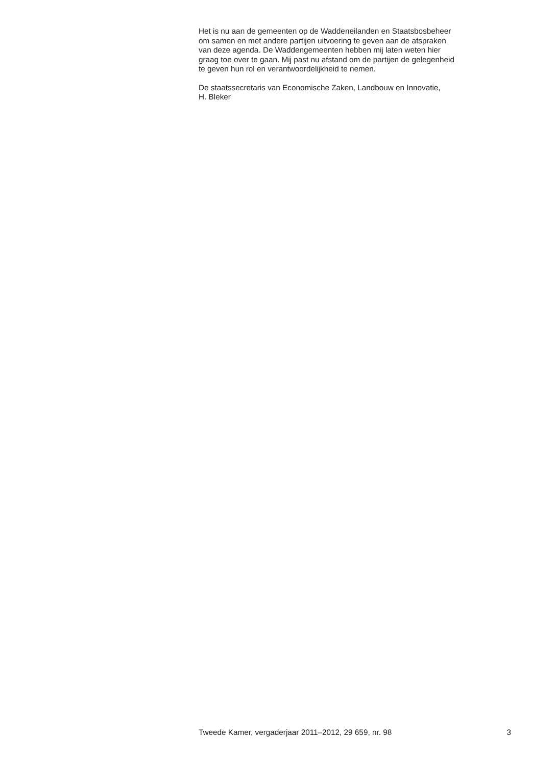Het is nu aan de gemeenten op de Waddeneilanden en Staatsbosbeheer
om samen en met andere partijen uitvoering te geven aan de afspraken
van deze agenda. De Waddengemeenten hebben mij laten weten hier
graag toe over te gaan. Mij past nu afstand om de partijen de gelegenheid
te geven hun rol en verantwoordelijkheid te nemen.
De staatssecretaris van Economische Zaken, Landbouw en Innovatie,
H. Bleker
Tweede Kamer, vergaderjaar 2011–2012, 29 659, nr. 98 3